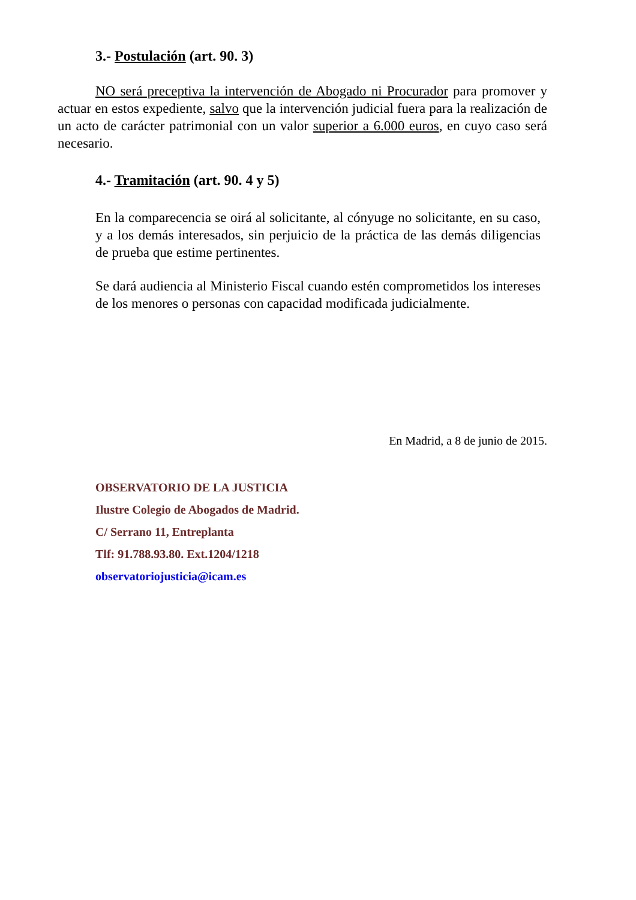3.- Postulación (art. 90. 3)
NO será preceptiva la intervención de Abogado ni Procurador para promover y actuar en estos expediente, salvo que la intervención judicial fuera para la realización de un acto de carácter patrimonial con un valor superior a 6.000 euros, en cuyo caso será necesario.
4.- Tramitación (art. 90. 4 y 5)
En la comparecencia se oirá al solicitante, al cónyuge no solicitante, en su caso, y a los demás interesados, sin perjuicio de la práctica de las demás diligencias de prueba que estime pertinentes.
Se dará audiencia al Ministerio Fiscal cuando estén comprometidos los intereses de los menores o personas con capacidad modificada judicialmente.
En Madrid, a 8 de junio de 2015.
OBSERVATORIO DE LA JUSTICIA
Ilustre Colegio de Abogados de Madrid.
C/ Serrano 11, Entreplanta
Tlf: 91.788.93.80. Ext.1204/1218
observatoriojusticia@icam.es